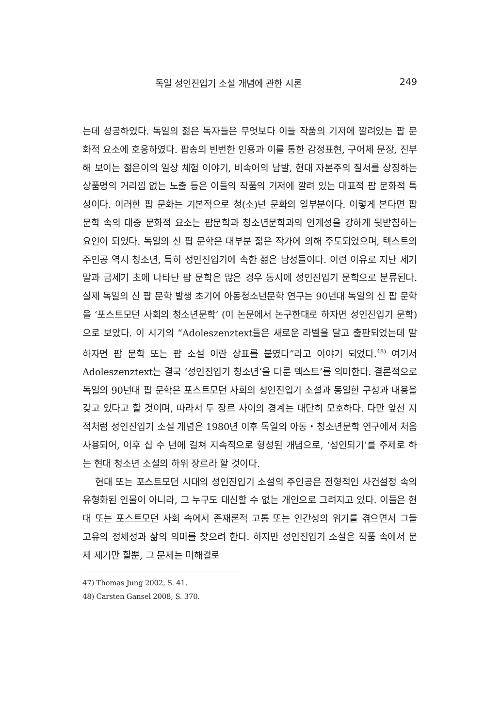독일 성인진입기 소설 개념에 관한 시론 249
는데 성공하였다. 독일의 젊은 독자들은 무엇보다 이들 작품의 기저에 깔려있는 팝 문화적 요소에 호응하였다. 팝송의 빈번한 인용과 이를 통한 감정표현, 구어체 문장, 진부해 보이는 젊은이의 일상 체험 이야기, 비속어의 남발, 현대 자본주의 질서를 상징하는 상품명의 거리낌 없는 노출 등은 이들의 작품의 기저에 깔려 있는 대표적 팝 문화적 특성이다. 이러한 팝 문화는 기본적으로 청(소)년 문화의 일부분이다. 이렇게 본다면 팝 문학 속의 대중 문화적 요소는 팝문학과 청소년문학과의 연계성을 강하게 뒷받침하는 요인이 되었다. 독일의 신 팝 문학은 대부분 젊은 작가에 의해 주도되었으며, 텍스트의 주인공 역시 청소년, 특히 성인진입기에 속한 젊은 남성들이다. 이런 이유로 지난 세기 말과 금세기 초에 나타난 팝 문학은 많은 경우 동시에 성인진입기 문학으로 분류된다. 실제 독일의 신 팝 문학 발생 초기에 아동청소년문학 연구는 90년대 독일의 신 팝 문학을 ‘포스트모던 사회의 청소년문학’ (이 논문에서 논구한대로 하자면 성인진입기 문학)으로 보았다. 이 시기의 “Adoleszenztext들은 새로운 라벨을 달고 출판되었는데 말하자면 팝 문학 또는 팝 소설 이란 상표를 붙였다”라고 이야기 되었다.<sup>48)</sup> 여기서 Adoleszenztext는 결국 ‘성인진입기 청소년’을 다룬 텍스트’를 의미한다. 결론적으로 독일의 90년대 팝 문학은 포스트모던 사회의 성인진입기 소설과 동일한 구성과 내용을 갖고 있다고 할 것이며, 따라서 두 장르 사이의 경계는 대단히 모호하다. 다만 앞선 지적처럼 성인진입기 소설 개념은 1980년 이후 독일의 아동・청소년문학 연구에서 처음 사용되어, 이후 십 수 년에 걸쳐 지속적으로 형성된 개념으로, ‘성인되기’를 주제로 하는 현대 청소년 소설의 하위 장르라 할 것이다.
현대 또는 포스트모던 시대의 성인진입기 소설의 주인공은 전형적인 사건설정 속의 유형화된 인물이 아니라, 그 누구도 대신할 수 없는 개인으로 그려지고 있다. 이들은 현대 또는 포스트모던 사회 속에서 존재론적 고통 또는 인간성의 위기를 겪으면서 그들 고유의 정체성과 삶의 의미를 찾으려 한다. 하지만 성인진입기 소설은 작품 속에서 문제 제기만 할뿐, 그 문제는 미해결로
47) Thomas Jung 2002, S. 41.
48) Carsten Gansel 2008, S. 370.